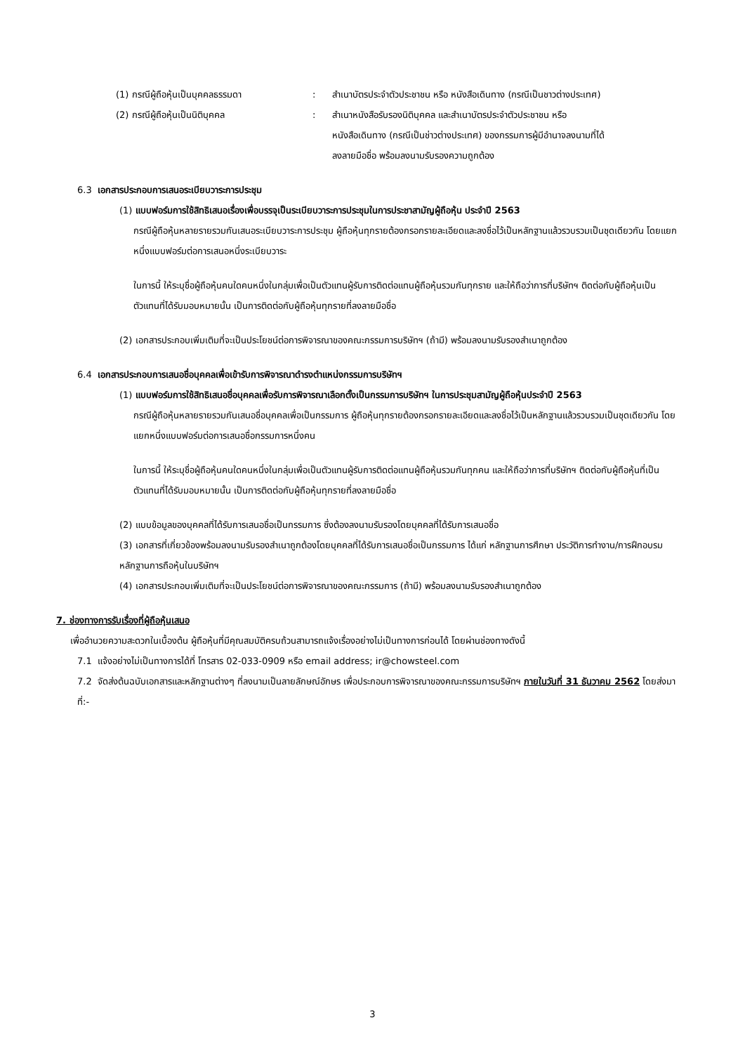(1) กรณีผู้ถือหุ้นเป็นบุคคลธรรมดา : สำเนาบัตรประจำตัวประชาชน หรือ หนังสือเดินทาง (กรณีเป็นชาวต่างประเทศ)
(2) กรณีผู้ถือหุ้นเป็นนิติบุคคล : สำเนาหนังสือรับรองนิติบุคคล และสำเนาบัตรประจำตัวประชาชน หรือ หนังสือเดินทาง (กรณีเป็นช่าวต่างประเทศ) ของกรรมการผู้มีอำนาจลงนามที่ได้ลงลายมือชื่อ พร้อมลงนามรับรองความถูกต้อง
6.3 เอกสารประกอบการเสนอระเบียบวาระการประชุม
(1) แบบฟอร์มการใช้สิทธิเสนอเรื่องเพื่อบรรจุเป็นระเบียบวาระการประชุมในการประชาสามัญผู้ถือหุ้น ประจำปี 2563
กรณีผู้ถือหุ้นหลายรายรวมกันเสนอระเบียบวาระการประชุม ผู้ถือหุ้นทุกรายต้องกรอกรายละเอียดและลงชื่อไว้เป็นหลักฐานแล้วรวบรวมเป็นชุดเดียวกัน โดยแยกหนึ่งแบบฟอร์มต่อการเสนอหนึ่งระเบียบวาระ
ในการนี้ ให้ระบุชื่อผู้ถือหุ้นคนใดคนหนึ่งในกลุ่มเพื่อเป็นตัวแทนผู้รับการติดต่อแทนผู้ถือหุ้นรวมกันทุกราย และให้ถือว่าการที่บริษัทฯ ติดต่อกับผู้ถือหุ้นเป็นตัวแทนที่ได้รับมอบหมายนั้น เป็นการติดต่อกับผู้ถือหุ้นทุกรายที่ลงลายมือชื่อ
(2) เอกสารประกอบเพิ่มเติมที่จะเป็นประโยชน์ต่อการพิจารณาของคณะกรรมการบริษัทฯ (ถ้ามี) พร้อมลงนามรับรองสำเนาถูกต้อง
6.4 เอกสารประกอบการเสนอชื่อบุคคลเพื่อเข้ารับการพิจารณาดำรงตำแหน่งกรรมการบริษัทฯ
(1) แบบฟอร์มการใช้สิทธิเสนอชื่อบุคคลเพื่อรับการพิจารณาเลือกตั้งเป็นกรรมการบริษัทฯ ในการประชุมสามัญผู้ถือหุ้นประจำปี 2563
กรณีผู้ถือหุ้นหลายรายรวมกันเสนอชื่อบุคคลเพื่อเป็นกรรมการ ผู้ถือหุ้นทุกรายต้องกรอกรายละเอียดและลงชื่อไว้เป็นหลักฐานแล้วรวบรวมเป็นชุดเดียวกัน โดยแยกหนึ่งแบบฟอร์มต่อการเสนอชื่อกรรมการหนึ่งคน
ในการนี้ ให้ระบุชื่อผู้ถือหุ้นคนใดคนหนึ่งในกลุ่มเพื่อเป็นตัวแทนผู้รับการติดต่อแทนผู้ถือหุ้นรวมกันทุกคน และให้ถือว่าการที่บริษัทฯ ติดต่อกับผู้ถือหุ้นที่เป็นตัวแทนที่ได้รับมอบหมายนั้น เป็นการติดต่อกับผู้ถือหุ้นทุกรายที่ลงลายมือชื่อ
(2) แบบข้อมูลของบุคคลที่ได้รับการเสนอชื่อเป็นกรรมการ ซึ่งต้องลงนามรับรองโดยบุคคลที่ได้รับการเสนอชื่อ
(3) เอกสารที่เกี่ยวข้องพร้อมลงนามรับรองสำเนาถูกต้องโดยบุคคลที่ได้รับการเสนอชื่อเป็นกรรมการ ได้แก่ หลักฐานการศึกษา ประวัติการทำงาน/การฝึกอบรม หลักฐานการถือหุ้นในบริษัทฯ
(4) เอกสารประกอบเพิ่มเติมที่จะเป็นประโยชน์ต่อการพิจารณาของคณะกรรมการ (ถ้ามี) พร้อมลงนามรับรองสำเนาถูกต้อง
7. ช่องทางการรับเรื่องที่ผู้ถือหุ้นเสนอ
เพื่ออำนวยความสะดวกในเบื้องต้น ผู้ถือหุ้นที่มีคุณสมบัติครบถ้วนสามารถแจ้งเรื่องอย่างไม่เป็นทางการก่อนได้ โดยผ่านช่องทางดังนี้
7.1 แจ้งอย่างไม่เป็นทางการได้ที่ โทรสาร 02-033-0909 หรือ email address; ir@chowsteel.com
7.2 จัดส่งต้นฉบับเอกสารและหลักฐานต่างๆ ที่ลงนามเป็นลายลักษณ์อักษร เพื่อประกอบการพิจารณาของคณะกรรมการบริษัทฯ ภายในวันที่ 31 ธันวาคม 2562 โดยส่งมาที่:-
3